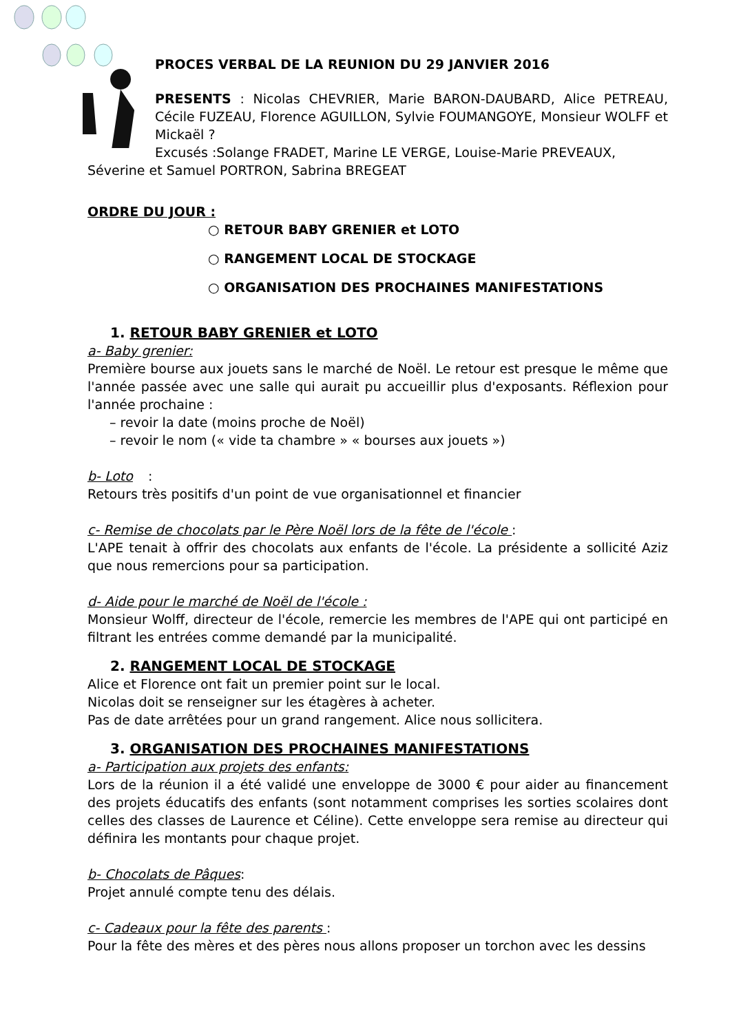PROCES VERBAL DE LA REUNION DU 29 JANVIER 2016
PRESENTS : Nicolas CHEVRIER, Marie BARON-DAUBARD, Alice PETREAU, Cécile FUZEAU, Florence AGUILLON, Sylvie FOUMANGOYE, Monsieur WOLFF et Mickaël ?
Excusés :Solange FRADET, Marine LE VERGE, Louise-Marie PREVEAUX,
Séverine et Samuel PORTRON, Sabrina BREGEAT
ORDRE DU JOUR :
○ RETOUR BABY GRENIER et LOTO
○ RANGEMENT LOCAL DE STOCKAGE
○ ORGANISATION DES PROCHAINES MANIFESTATIONS
1. RETOUR BABY GRENIER et LOTO
a- Baby grenier:
Première bourse aux jouets sans le marché de Noël. Le retour est presque le même que l'année passée avec une salle qui aurait pu accueillir plus d'exposants. Réflexion pour l'année prochaine :
– revoir la date (moins proche de Noël)
– revoir le nom (« vide ta chambre » « bourses aux jouets »)
b- Loto
:
Retours très positifs d'un point de vue organisationnel et financier
c- Remise de chocolats par le Père Noël lors de la fête de l'école :
L'APE tenait à offrir des chocolats aux enfants de l'école. La présidente a sollicité Aziz que nous remercions pour sa participation.
d- Aide pour le marché de Noël de l'école :
Monsieur Wolff, directeur de l'école, remercie les membres de l'APE qui ont participé en filtrant les entrées comme demandé par la municipalité.
2. RANGEMENT LOCAL DE STOCKAGE
Alice et Florence ont fait un premier point sur le local.
Nicolas doit se renseigner sur les étagères à acheter.
Pas de date arrêtées pour un grand rangement. Alice nous sollicitera.
3. ORGANISATION DES PROCHAINES MANIFESTATIONS
a- Participation aux projets des enfants:
Lors de la réunion il a été validé une enveloppe de 3000 € pour aider au financement des projets éducatifs des enfants (sont notamment comprises les sorties scolaires dont celles des classes de Laurence et Céline). Cette enveloppe sera remise au directeur qui définira les montants pour chaque projet.
b- Chocolats de Pâques:
Projet annulé compte tenu des délais.
c- Cadeaux pour la fête des parents :
Pour la fête des mères et des pères nous allons proposer un torchon avec les dessins